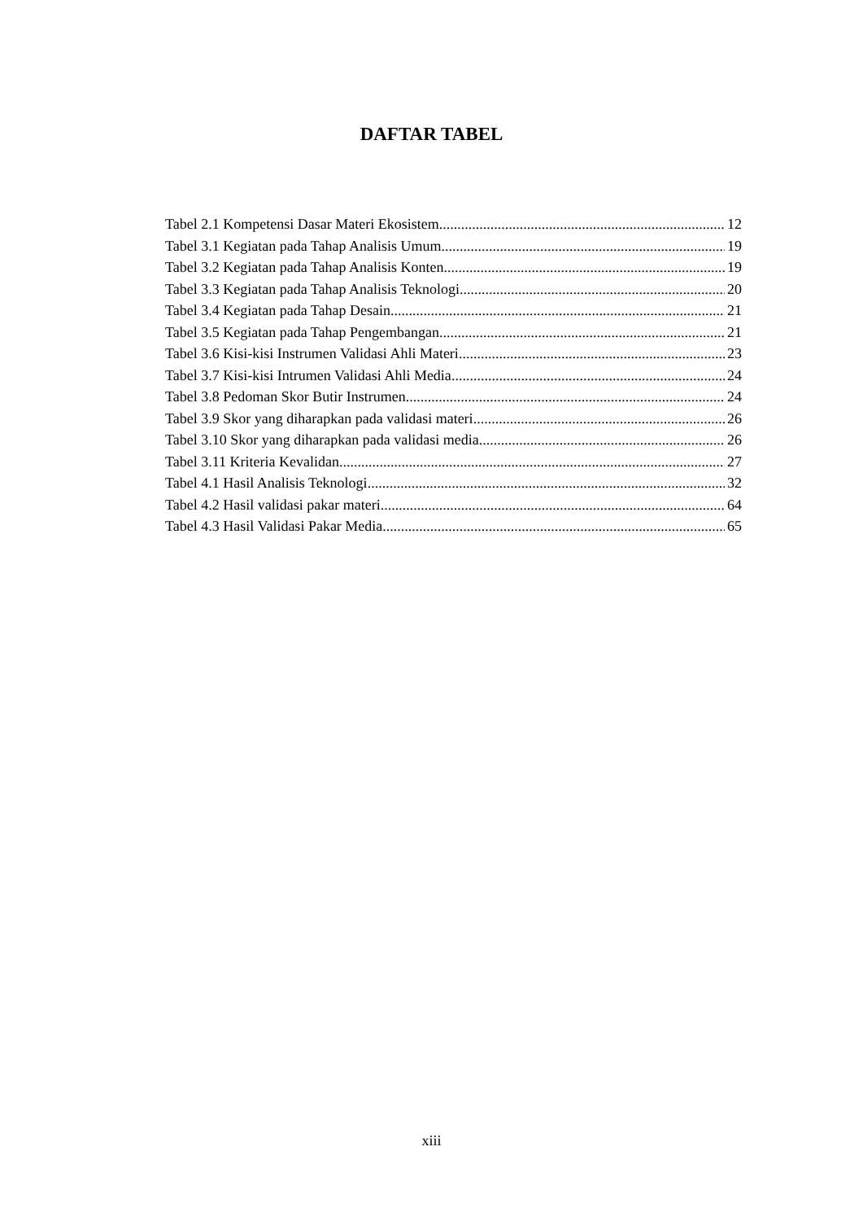DAFTAR TABEL
Tabel 2.1 Kompetensi Dasar Materi Ekosistem 12
Tabel 3.1 Kegiatan pada Tahap Analisis Umum 19
Tabel 3.2 Kegiatan pada Tahap Analisis Konten 19
Tabel 3.3 Kegiatan pada Tahap Analisis Teknologi 20
Tabel 3.4 Kegiatan pada Tahap Desain 21
Tabel 3.5 Kegiatan pada Tahap Pengembangan 21
Tabel 3.6 Kisi-kisi Instrumen Validasi Ahli Materi 23
Tabel 3.7 Kisi-kisi Intrumen Validasi Ahli Media 24
Tabel 3.8 Pedoman Skor Butir Instrumen 24
Tabel 3.9 Skor yang diharapkan pada validasi materi 26
Tabel 3.10 Skor yang diharapkan pada validasi media 26
Tabel 3.11 Kriteria Kevalidan 27
Tabel 4.1 Hasil Analisis Teknologi 32
Tabel 4.2 Hasil validasi pakar materi 64
Tabel 4.3 Hasil Validasi Pakar Media 65
xiii